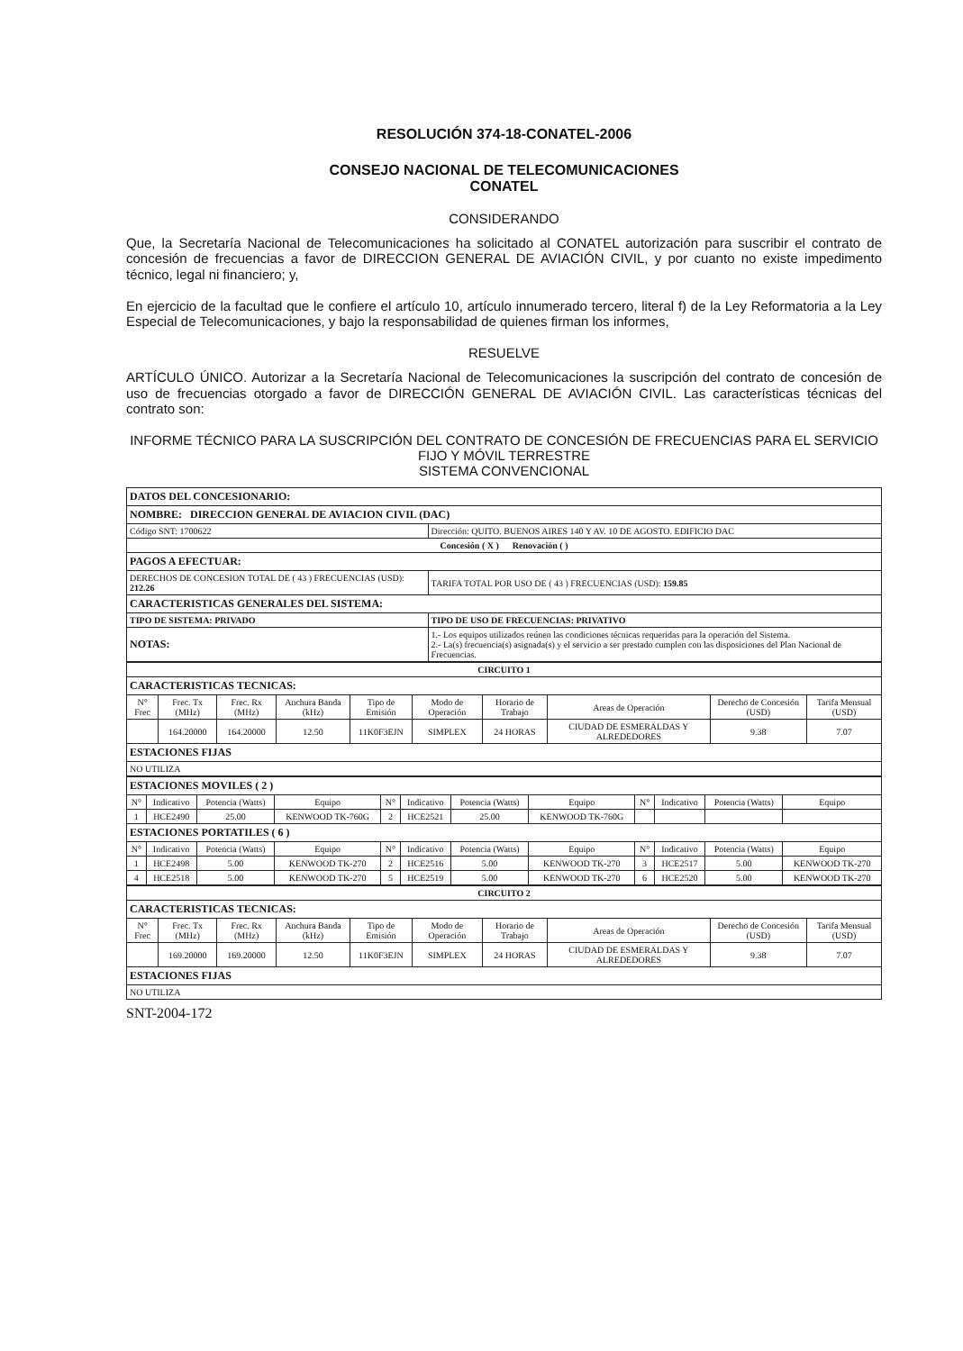RESOLUCIÓN 374-18-CONATEL-2006
CONSEJO NACIONAL DE TELECOMUNICACIONES
CONATEL
CONSIDERANDO
Que, la Secretaría Nacional de Telecomunicaciones ha solicitado al CONATEL autorización para suscribir el contrato de concesión de frecuencias a favor de DIRECCION GENERAL DE AVIACIÓN CIVIL, y por cuanto no existe impedimento técnico, legal ni financiero; y,
En ejercicio de la facultad que le confiere el artículo 10, artículo innumerado tercero, literal f) de la Ley Reformatoria a la Ley Especial de Telecomunicaciones, y bajo la responsabilidad de quienes firman los informes,
RESUELVE
ARTÍCULO ÚNICO. Autorizar a la Secretaría Nacional de Telecomunicaciones la suscripción del contrato de concesión de uso de frecuencias otorgado a favor de DIRECCIÓN GENERAL DE AVIACIÓN CIVIL. Las características técnicas del contrato son:
INFORME TÉCNICO PARA LA SUSCRIPCIÓN DEL CONTRATO DE CONCESIÓN DE FRECUENCIAS PARA EL SERVICIO FIJO Y MÓVIL TERRESTRE
SISTEMA CONVENCIONAL
| DATOS DEL CONCESIONARIO: | | | |
| NOMBRE: DIRECCION GENERAL DE AVIACION CIVIL (DAC) | | | |
| Código SNT: 1700622 | | Dirección: QUITO. BUENOS AIRES 140 Y AV. 10 DE AGOSTO. EDIFICIO DAC | |
| Concesión ( X ) Renovación ( ) | | | |
| PAGOS A EFECTUAR: | | | |
| DERECHOS DE CONCESION TOTAL DE ( 43 ) FRECUENCIAS (USD): 212.26 | | | TARIFA TOTAL POR USO DE ( 43 ) FRECUENCIAS (USD): 159.85 |
| CARACTERISTICAS GENERALES DEL SISTEMA: | | | |
| TIPO DE SISTEMA: PRIVADO | | | TIPO DE USO DE FRECUENCIAS: PRIVATIVO |
| NOTAS: | 1.- Los equipos utilizados reúnen las condiciones técnicas requeridas para la operación del Sistema. 2.- La(s) frecuencia(s) asignada(s) y el servicio a ser prestado cumplen con las disposiciones del Plan Nacional de Frecuencias. | | |
| CIRCUITO 1 | | | | | | | | | |
| CARACTERISTICAS TECNICAS: | | | | | | | | | |
| N° Frec | Frec. Tx (MHz) | Frec. Rx (MHz) | Anchura Banda (kHz) | Tipo de Emisión | Modo de Operación | Horario de Trabajo | Areas de Operación | Derecho de Concesión (USD) | Tarifa Mensual (USD) |
| | 164.20000 | 164.20000 | 12.50 | 11K0F3EJN | SIMPLEX | 24 HORAS | CIUDAD DE ESMERALDAS Y ALREDEDORES | 9.38 | 7.07 |
| ESTACIONES FIJAS | | | | | | | | | |
| NO UTILIZA | | | | | | | | | |
| ESTACIONES MOVILES ( 2 ) | | | | | | | | | | | |
| N° | Indicativo | Potencia (Watts) | Equipo | N° | Indicativo | Potencia (Watts) | Equipo | N° | Indicativo | Potencia (Watts) | Equipo |
| 1 | HCE2490 | 25.00 | KENWOOD TK-760G | 2 | HCE2521 | 25.00 | KENWOOD TK-760G | | | | |
| ESTACIONES PORTATILES ( 6 ) | | | | | | | | | | | |
| N° | Indicativo | Potencia (Watts) | Equipo | N° | Indicativo | Potencia (Watts) | Equipo | N° | Indicativo | Potencia (Watts) | Equipo |
| 1 | HCE2498 | 5.00 | KENWOOD TK-270 | 2 | HCE2516 | 5.00 | KENWOOD TK-270 | 3 | HCE2517 | 5.00 | KENWOOD TK-270 |
| 4 | HCE2518 | 5.00 | KENWOOD TK-270 | 5 | HCE2519 | 5.00 | KENWOOD TK-270 | 6 | HCE2520 | 5.00 | KENWOOD TK-270 |
| CIRCUITO 2 | | | | | | | | | |
| CARACTERISTICAS TECNICAS: | | | | | | | | | |
| N° Frec | Frec. Tx (MHz) | Frec. Rx (MHz) | Anchura Banda (kHz) | Tipo de Emisión | Modo de Operación | Horario de Trabajo | Areas de Operación | Derecho de Concesión (USD) | Tarifa Mensual (USD) |
| | 169.20000 | 169.20000 | 12.50 | 11K0F3EJN | SIMPLEX | 24 HORAS | CIUDAD DE ESMERALDAS Y ALREDEDORES | 9.38 | 7.07 |
| ESTACIONES FIJAS | | | | | | | | | |
| NO UTILIZA | | | | | | | | | |
SNT-2004-172